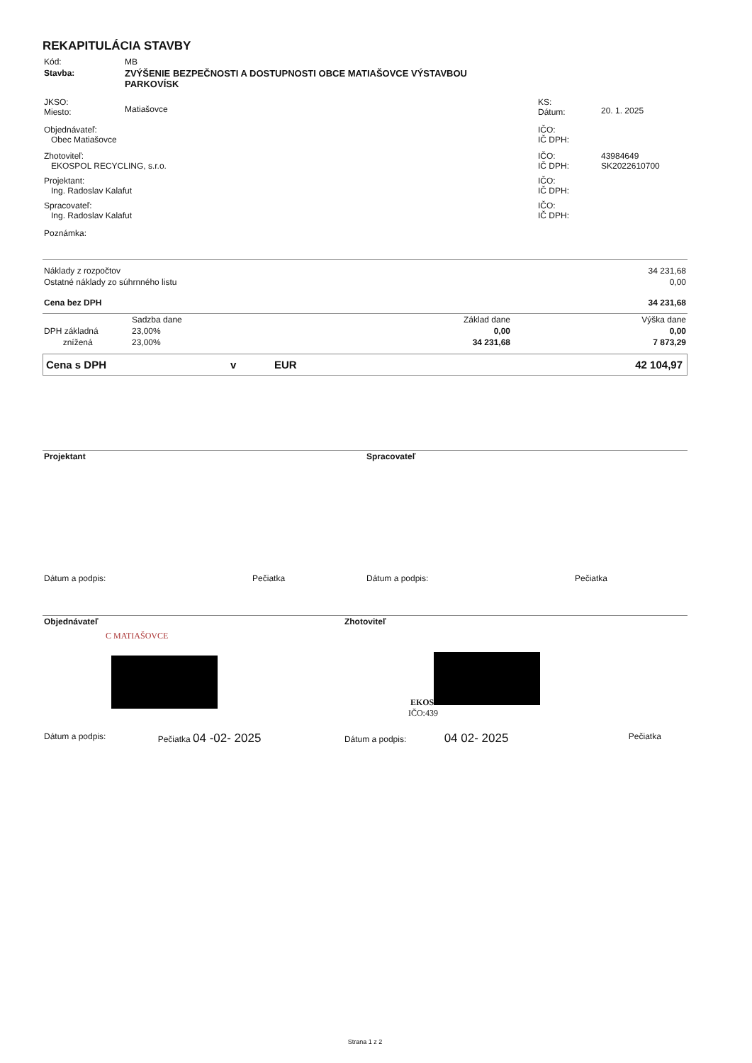REKAPITULÁCIA STAVBY
| Kód: | MB | | |
| Stavba: | ZVÝŠENIE BEZPEČNOSTI A DOSTUPNOSTI OBCE MATIAŠOVCE VÝSTAVBOU PARKOVÍSK | | |
| JKSO: Miesto: | Matiašovce | KS: Dátum: | 20. 1. 2025 |
| Objednávateľ: Obec Matiašovce | | IČO: IČ DPH: | |
| Zhotoviteľ: EKOSPOL RECYCLING, s.r.o. | | IČO: IČ DPH: | 43984649 SK2022610700 |
| Projektant: Ing. Radoslav Kalafut | | IČO: IČ DPH: | |
| Spracovateľ: Ing. Radoslav Kalafut | | IČO: IČ DPH: | |
| Poznámka: | | | |
| Náklady z rozpočtov | 34 231,68 |
| Ostatné náklady zo súhrnného listu | 0,00 |
| Cena bez DPH | 34 231,68 |
| | Sadzba dane | Základ dane | Výška dane |
| DPH základná | 23,00% | 0,00 | 0,00 |
| znížená | 23,00% | 34 231,68 | 7 873,29 |
| Cena s DPH | v | EUR | 42 104,97 |
| Projektant | | Spracovateľ | |
| Dátum a podpis: | Pečiatka | Dátum a podpis: | Pečiatka |
| Objednávateľ | | Zhotoviteľ | |
| C MATIAŠOVCE | | EKOS IČO:439 | |
| Dátum a podpis: | Pečiatka 04 -02- 2025 | Dátum a podpis: 04 02- 2025 | Pečiatka |
Strana 1 z 2